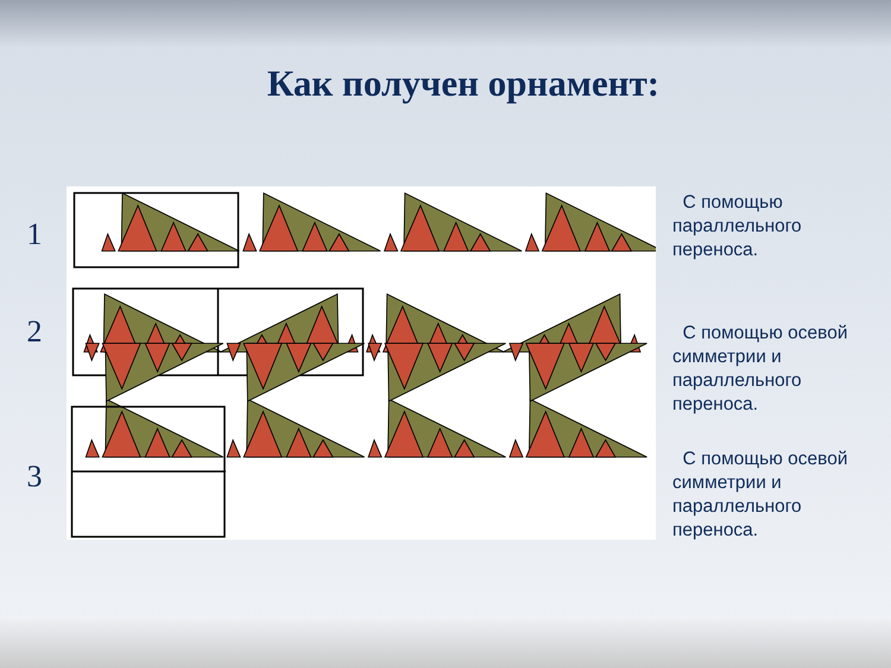Как получен орнамент:
1
2
3
С помощью параллельного переноса.
С помощью осевой симметрии и параллельного переноса.
С помощью осевой симметрии и параллельного переноса.